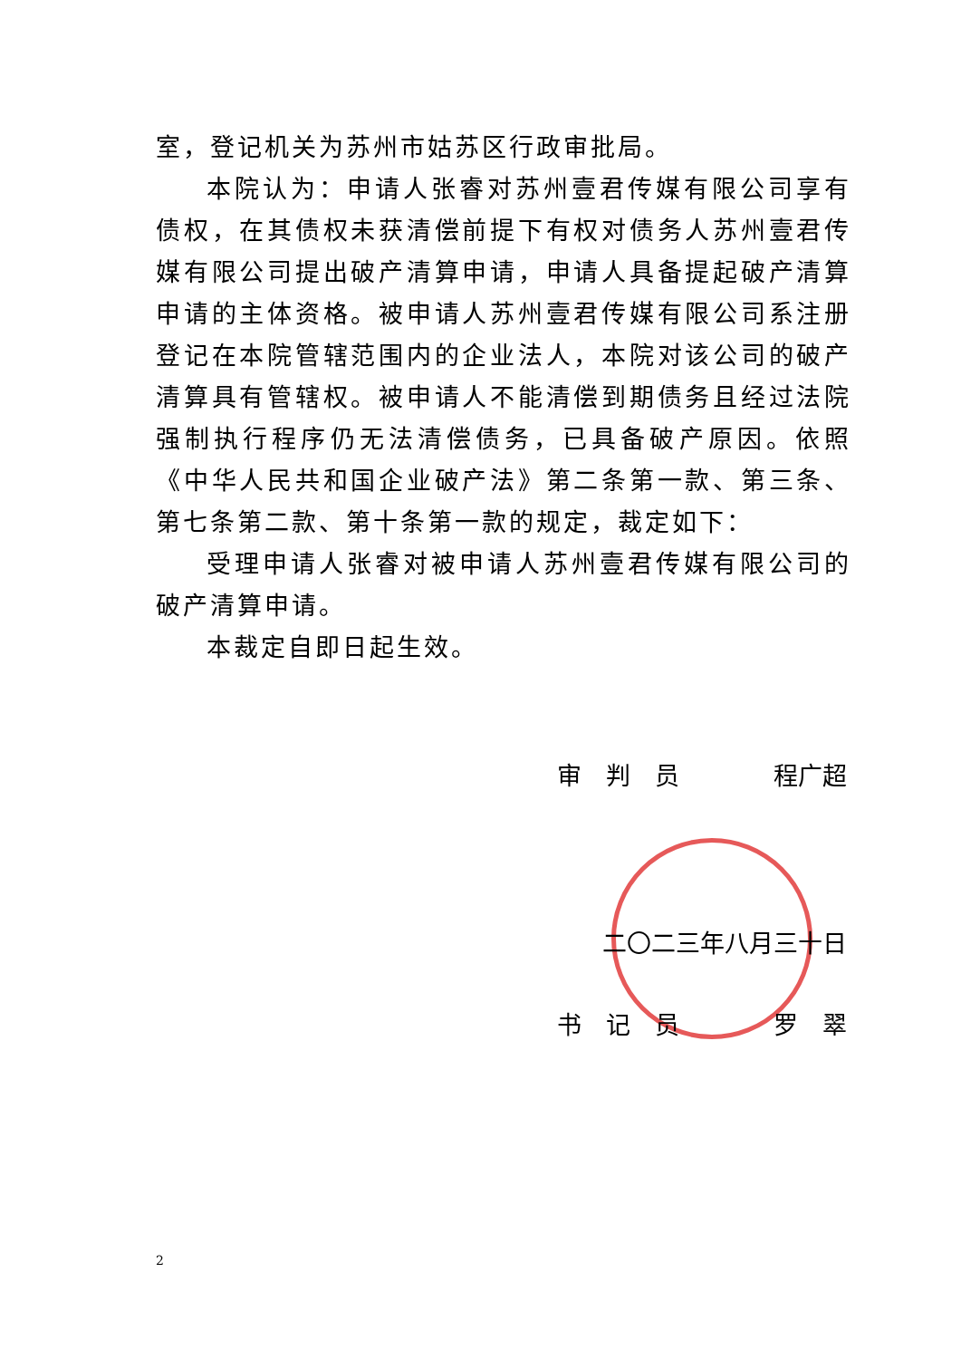室，登记机关为苏州市姑苏区行政审批局。
本院认为：申请人张睿对苏州壹君传媒有限公司享有债权，在其债权未获清偿前提下有权对债务人苏州壹君传媒有限公司提出破产清算申请，申请人具备提起破产清算申请的主体资格。被申请人苏州壹君传媒有限公司系注册登记在本院管辖范围内的企业法人，本院对该公司的破产清算具有管辖权。被申请人不能清偿到期债务且经过法院强制执行程序仍无法清偿债务，已具备破产原因。依照《中华人民共和国企业破产法》第二条第一款、第三条、第七条第二款、第十条第一款的规定，裁定如下：
受理申请人张睿对被申请人苏州壹君传媒有限公司的破产清算申请。
本裁定自即日起生效。
审　判　员 程广超
二〇二三年八月三十日
书　记　员 罗　翠
2